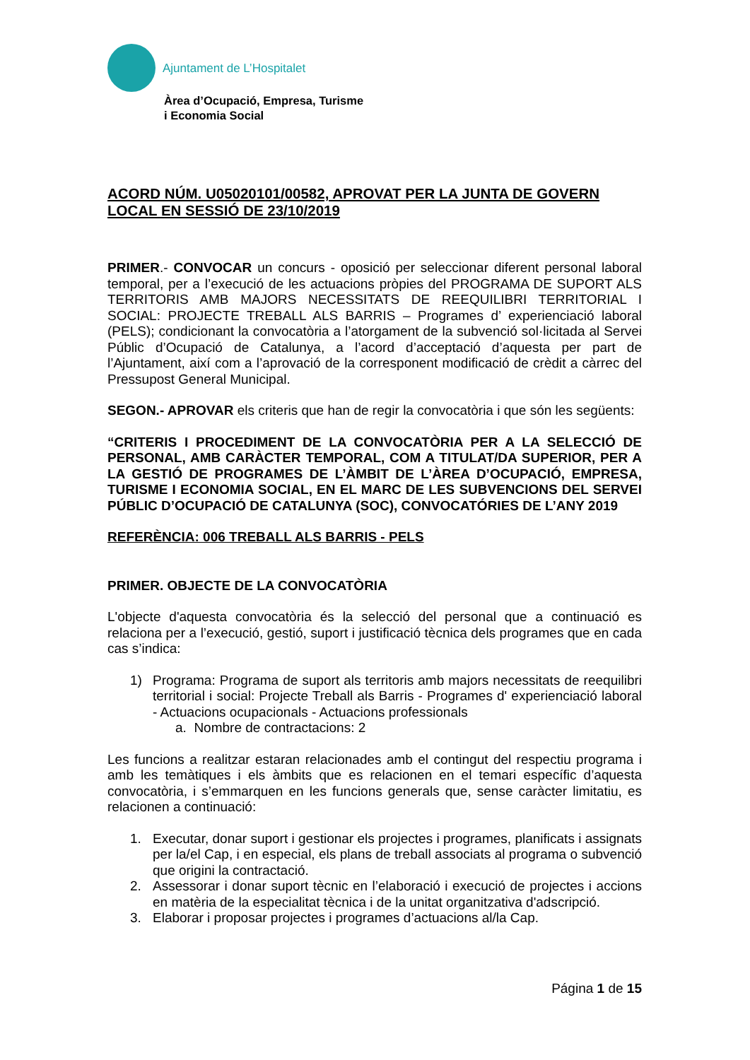Ajuntament de L’Hospitalet
Àrea d’Ocupació, Empresa, Turisme
i Economia Social
ACORD NÚM. U05020101/00582, APROVAT PER LA JUNTA DE GOVERN LOCAL EN SESSIÓ DE 23/10/2019
PRIMER.- CONVOCAR un concurs - oposició per seleccionar diferent personal laboral temporal, per a l’execució de les actuacions pròpies del PROGRAMA DE SUPORT ALS TERRITORIS AMB MAJORS NECESSITATS DE REEQUILIBRI TERRITORIAL I SOCIAL: PROJECTE TREBALL ALS BARRIS – Programes d’ experienciació laboral (PELS); condicionant la convocatòria a l’atorgament de la subvenció sol·licitada al Servei Públic d’Ocupació de Catalunya, a l’acord d’acceptació d’aquesta per part de l’Ajuntament, així com a l’aprovació de la corresponent modificació de crèdit a càrrec del Pressupost General Municipal.
SEGON.- APROVAR els criteris que han de regir la convocatòria i que són les següents:
“CRITERIS I PROCEDIMENT DE LA CONVOCATÒRIA PER A LA SELECCIÓ DE PERSONAL, AMB CARÀCTER TEMPORAL, COM A TITULAT/DA SUPERIOR, PER A LA GESTIÓ DE PROGRAMES DE L’ÀMBIT DE L’ÀREA D’OCUPACIÓ, EMPRESA, TURISME I ECONOMIA SOCIAL, EN EL MARC DE LES SUBVENCIONS DEL SERVEI PÚBLIC D’OCUPACIÓ DE CATALUNYA (SOC), CONVOCATÓRIES DE L’ANY 2019
REFERÈNCIA: 006 TREBALL ALS BARRIS - PELS
PRIMER. OBJECTE DE LA CONVOCATÒRIA
L'objecte d'aquesta convocatòria és la selecció del personal que a continuació es relaciona per a l’execució, gestió, suport i justificació tècnica dels programes que en cada cas s’indica:
1) Programa: Programa de suport als territoris amb majors necessitats de reequilibri territorial i social: Projecte Treball als Barris - Programes d' experienciació laboral - Actuacions ocupacionals - Actuacions professionals
a. Nombre de contractacions: 2
Les funcions a realitzar estaran relacionades amb el contingut del respectiu programa i amb les temàtiques i els àmbits que es relacionen en el temari específic d’aquesta convocatòria, i s’emmarquen en les funcions generals que, sense caràcter limitatiu, es relacionen a continuació:
1. Executar, donar suport i gestionar els projectes i programes, planificats i assignats per la/el Cap, i en especial, els plans de treball associats al programa o subvenció que origini la contractació.
2. Assessorar i donar suport tècnic en l’elaboració i execució de projectes i accions en matèria de la especialitat tècnica i de la unitat organitzativa d'adscripció.
3. Elaborar i proposar projectes i programes d’actuacions al/la Cap.
Página 1 de 15